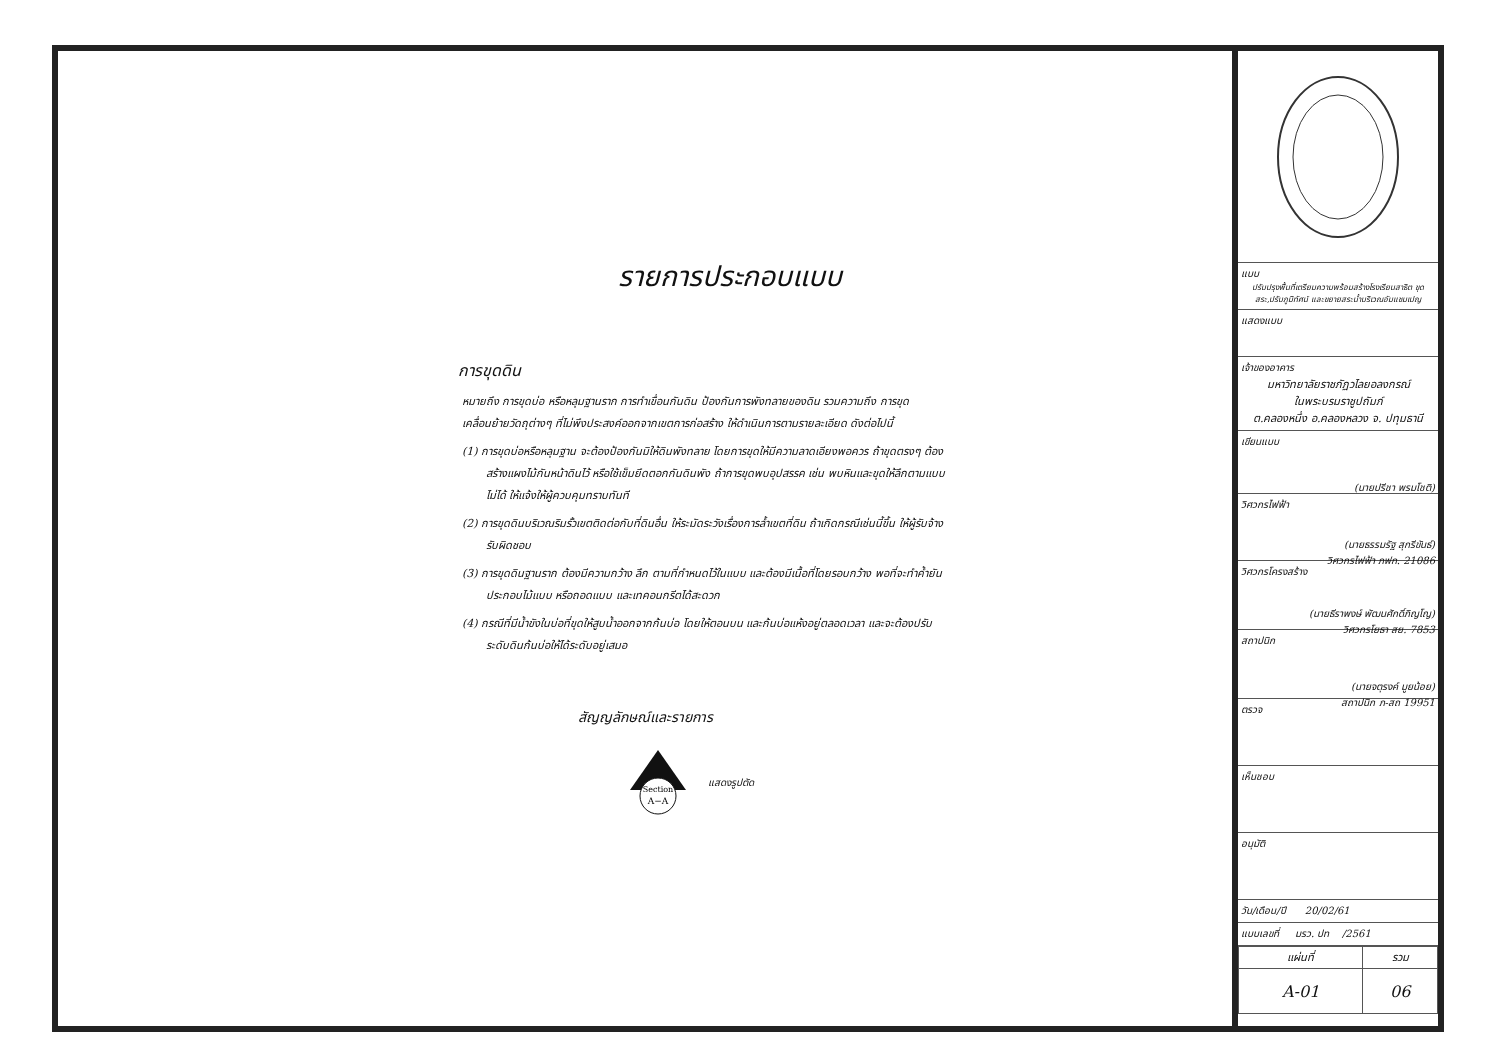รายการประกอบแบบ
การขุดดิน
หมายถึง การขุดบ่อ หรือหลุมฐานราก การทำเขื่อนกันดิน ป้องกันการพังทลายของดิน รวมความถึง การขุดเคลื่อนย้ายวัดถุต่างๆ ที่ไม่พึงประสงค์ออกจากเขตการก่อสร้าง ให้ดำเนินการตามรายละเอียด ดังต่อไปนี้
(1) การขุดบ่อหรือหลุมฐาน จะต้องป้องกันมิให้ดินพังทลาย โดยการขุดให้มีความลาดเอียงพอควร ถ้าขุดตรงๆ ต้องสร้างแผงไม้กันหน้าดินไว้ หรือใช้เข็มยึดตอกกันดินพัง ถ้าการขุดพบอุปสรรค เช่น พบหินและขุดให้ลึกตามแบบไม่ได้ ให้แจ้งให้ผู้ควบคุมทราบทันที
(2) การขุดดินบริเวณริมรั้วเขตติดต่อกับที่ดินอื่น ให้ระมัดระวังเรื่องการล้ำเขตที่ดิน ถ้าเกิดกรณีเช่นนี้ขึ้น ให้ผู้รับจ้างรับผิดชอบ
(3) การขุดดินฐานราก ต้องมีความกว้าง ลึก ตามที่กำหนดไว้ในแบบ และต้องมีเนื้อที่โดยรอบกว้าง พอที่จะทำค้ำยัน ประกอบไม้แบบ หรือถอดแบบ และเทคอนกรีตได้สะดวก
(4) กรณีที่มีน้ำขังในบ่อที่ขุดให้สูบน้ำออกจากก้นบ่อ โดยให้ตอนบน และก้นบ่อแห้งอยู่ตลอดเวลา และจะต้องปรับระดับดินก้นบ่อให้ได้ระดับอยู่เสมอ
สัญญลักษณ์และรายการ
Section
A−A
แสดงรูปตัด
แบบ
ปรับปรุงพื้นที่เตรียมความพร้อมสร้างโรงเรียนสาธิต ขุดสระ,ปรับภูมิทัศน์ และขยายสระน้ำบริเวณอัมแชมเปญ
แสดงแบบ
เจ้าของอาคาร
มหาวิทยาลัยราชภัฏวไลยอลงกรณ์
ในพระบรมราชูปถัมภ์
ต.คลองหนึ่ง อ.คลองหลวง จ. ปทุมธานี
เขียนแบบ
(นายปรีชา พรมโชติ)
วิศวกรไฟฟ้า
(นายธรรมรัฐ สุกรีขันธ์)
วิศวกรไฟฟ้า ภฟก. 21086
วิศวกรโครงสร้าง
(นายธีราพงษ์ พัฒนศักดิ์ภิญโญ)
วิศวกรโยธา สย. 7853
สถาปนิก
(นายจตุรงค์ มูยน้อย)
สถาปนิก ภ-สถ 19951
ตรวจ
เห็นชอบ
อนุมัติ
วัน/เดือน/ปี 20/02/61
แบบเลขที่ มรว. ปท /2561
| แผ่นที่ | รวม |
| A-01 | 06 |